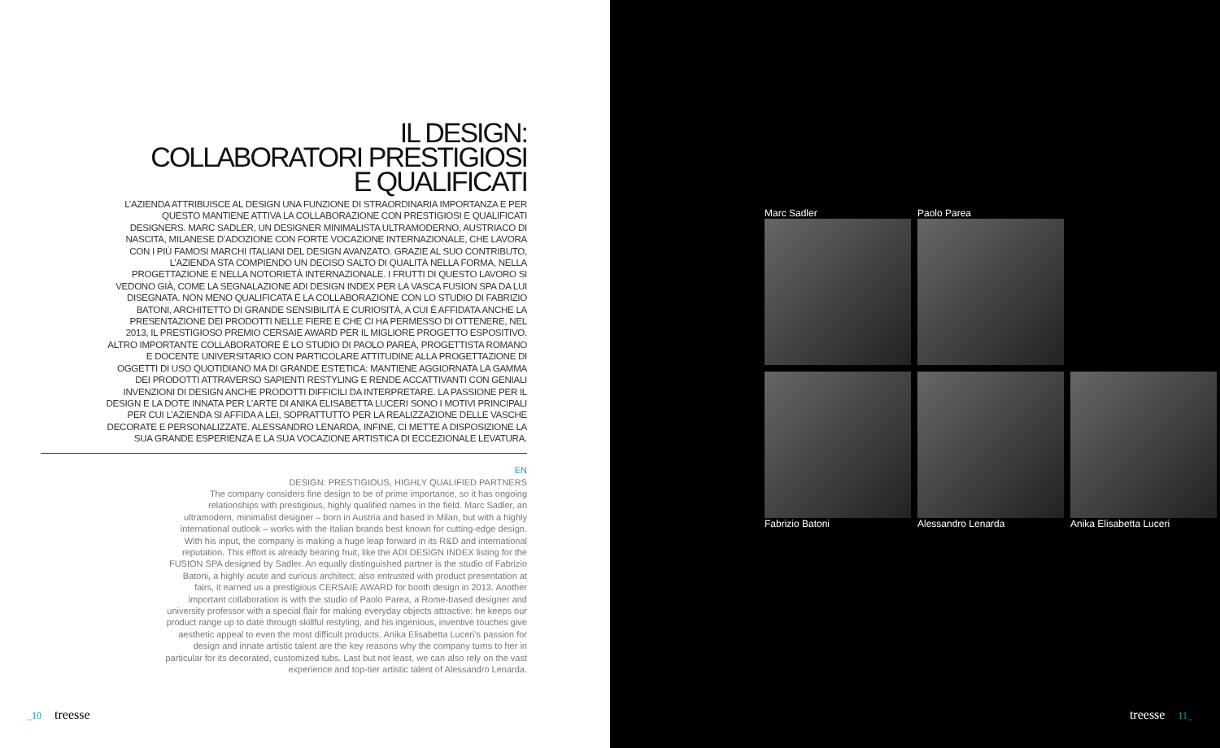IL DESIGN:
COLLABORATORI PRESTIGIOSI
E QUALIFICATI
L’AZIENDA ATTRIBUISCE AL DESIGN UNA FUNZIONE DI STRAORDINARIA IMPORTANZA E PER QUESTO MANTIENE ATTIVA LA COLLABORAZIONE CON PRESTIGIOSI E QUALIFICATI DESIGNERS. MARC SADLER, UN DESIGNER MINIMALISTA ULTRAMODERNO, AUSTRIACO DI NASCITA, MILANESE D’ADOZIONE CON FORTE VOCAZIONE INTERNAZIONALE, CHE LAVORA CON I PIÙ FAMOSI MARCHI ITALIANI DEL DESIGN AVANZATO. GRAZIE AL SUO CONTRIBUTO, L’AZIENDA STA COMPIENDO UN DECISO SALTO DI QUALITÀ NELLA FORMA, NELLA PROGETTAZIONE E NELLA NOTORIETÀ INTERNAZIONALE. I FRUTTI DI QUESTO LAVORO SI VEDONO GIÀ, COME LA SEGNALAZIONE ADI DESIGN INDEX PER LA VASCA FUSION SPA DA LUI DISEGNATA. NON MENO QUALIFICATA È LA COLLABORAZIONE CON LO STUDIO DI FABRIZIO BATONI, ARCHITETTO DI GRANDE SENSIBILITÀ E CURIOSITÀ, A CUI È AFFIDATA ANCHE LA PRESENTAZIONE DEI PRODOTTI NELLE FIERE E CHE CI HA PERMESSO DI OTTENERE, NEL 2013, IL PRESTIGIOSO PREMIO CERSAIE AWARD PER IL MIGLIORE PROGETTO ESPOSITIVO. ALTRO IMPORTANTE COLLABORATORE È LO STUDIO DI PAOLO PAREA, PROGETTISTA ROMANO E DOCENTE UNIVERSITARIO CON PARTICOLARE ATTITUDINE ALLA PROGETTAZIONE DI OGGETTI DI USO QUOTIDIANO MA DI GRANDE ESTETICA: MANTIENE AGGIORNATA LA GAMMA DEI PRODOTTI ATTRAVERSO SAPIENTI RESTYLING E RENDE ACCATTIVANTI CON GENIALI INVENZIONI DI DESIGN ANCHE PRODOTTI DIFFICILI DA INTERPRETARE. LA PASSIONE PER IL DESIGN E LA DOTE INNATA PER L’ARTE DI ANIKA ELISABETTA LUCERI SONO I MOTIVI PRINCIPALI PER CUI L’AZIENDA SI AFFIDA A LEI, SOPRATTUTTO PER LA REALIZZAZIONE DELLE VASCHE DECORATE E PERSONALIZZATE. ALESSANDRO LENARDA, INFINE, CI METTE A DISPOSIZIONE LA SUA GRANDE ESPERIENZA E LA SUA VOCAZIONE ARTISTICA DI ECCEZIONALE LEVATURA.
EN
DESIGN: PRESTIGIOUS, HIGHLY QUALIFIED PARTNERS
The company considers fine design to be of prime importance, so it has ongoing relationships with prestigious, highly qualified names in the field. Marc Sadler, an ultramodern, minimalist designer – born in Austria and based in Milan, but with a highly international outlook – works with the Italian brands best known for cutting-edge design. With his input, the company is making a huge leap forward in its R&D and international reputation. This effort is already bearing fruit, like the ADI DESIGN INDEX listing for the FUSION SPA designed by Sadler. An equally distinguished partner is the studio of Fabrizio Batoni, a highly acute and curious architect; also entrusted with product presentation at fairs, it earned us a prestigious CERSAIE AWARD for booth design in 2013. Another important collaboration is with the studio of Paolo Parea, a Rome-based designer and university professor with a special flair for making everyday objects attractive: he keeps our product range up to date through skillful restyling, and his ingenious, inventive touches give aesthetic appeal to even the most difficult products. Anika Elisabetta Luceri’s passion for design and innate artistic talent are the key reasons why the company turns to her in particular for its decorated, customized tubs. Last but not least, we can also rely on the vast experience and top-tier artistic talent of Alessandro Lenarda.
_10 treesse
Marc Sadler Paolo Parea
Fabrizio Batoni Alessandro Lenarda Anika Elisabetta Luceri
treesse 11_